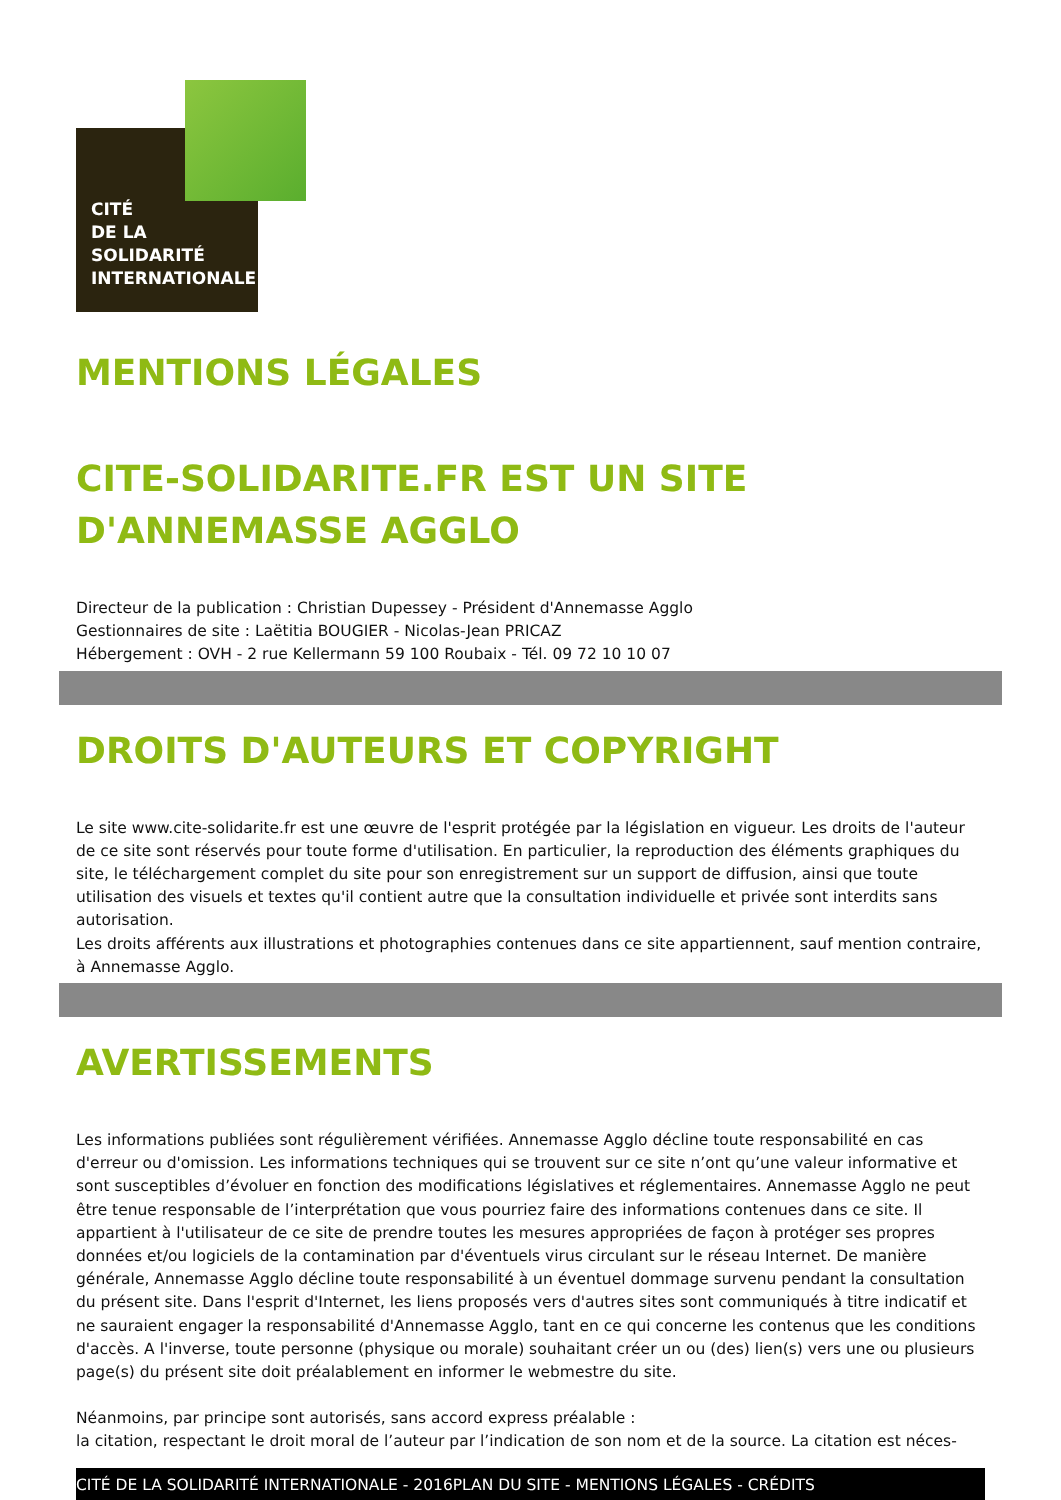CITÉ
DE LA
SOLIDARITÉ
INTERNATIONALE
MENTIONS LÉGALES
CITE-SOLIDARITE.FR EST UN SITE D'ANNEMASSE AGGLO
Directeur de la publication : Christian Dupessey - Président d'Annemasse Agglo
Gestionnaires de site : Laëtitia BOUGIER - Nicolas-Jean PRICAZ
Hébergement : OVH - 2 rue Kellermann 59 100 Roubaix - Tél. 09 72 10 10 07
DROITS D'AUTEURS ET COPYRIGHT
Le site www.cite-solidarite.fr est une œuvre de l'esprit protégée par la législation en vigueur. Les droits de l'auteur de ce site sont réservés pour toute forme d'utilisation. En particulier, la reproduction des éléments graphiques du site, le téléchargement complet du site pour son enregistrement sur un support de diffusion, ainsi que toute utilisation des visuels et textes qu'il contient autre que la consultation individuelle et privée sont interdits sans autorisation.
Les droits afférents aux illustrations et photographies contenues dans ce site appartiennent, sauf mention contraire, à Annemasse Agglo.
AVERTISSEMENTS
Les informations publiées sont régulièrement vérifiées. Annemasse Agglo décline toute responsabilité en cas d'erreur ou d'omission. Les informations techniques qui se trouvent sur ce site n’ont qu’une valeur informative et sont susceptibles d’évoluer en fonction des modifications législatives et réglementaires. Annemasse Agglo ne peut être tenue responsable de l’interprétation que vous pourriez faire des informations contenues dans ce site. Il appartient à l'utilisateur de ce site de prendre toutes les mesures appropriées de façon à protéger ses propres données et/ou logiciels de la contamination par d'éventuels virus circulant sur le réseau Internet. De manière générale, Annemasse Agglo décline toute responsabilité à un éventuel dommage survenu pendant la consultation du présent site. Dans l'esprit d'Internet, les liens proposés vers d'autres sites sont communiqués à titre indicatif et ne sauraient engager la responsabilité d'Annemasse Agglo, tant en ce qui concerne les contenus que les conditions d'accès. A l'inverse, toute personne (physique ou morale) souhaitant créer un ou (des) lien(s) vers une ou plusieurs page(s) du présent site doit préalablement en informer le webmestre du site.
Néanmoins, par principe sont autorisés, sans accord express préalable :
la citation, respectant le droit moral de l’auteur par l’indication de son nom et de la source. La citation est néces-
CITÉ DE LA SOLIDARITÉ INTERNATIONALE - 2016PLAN DU SITE - MENTIONS LÉGALES - CRÉDITS